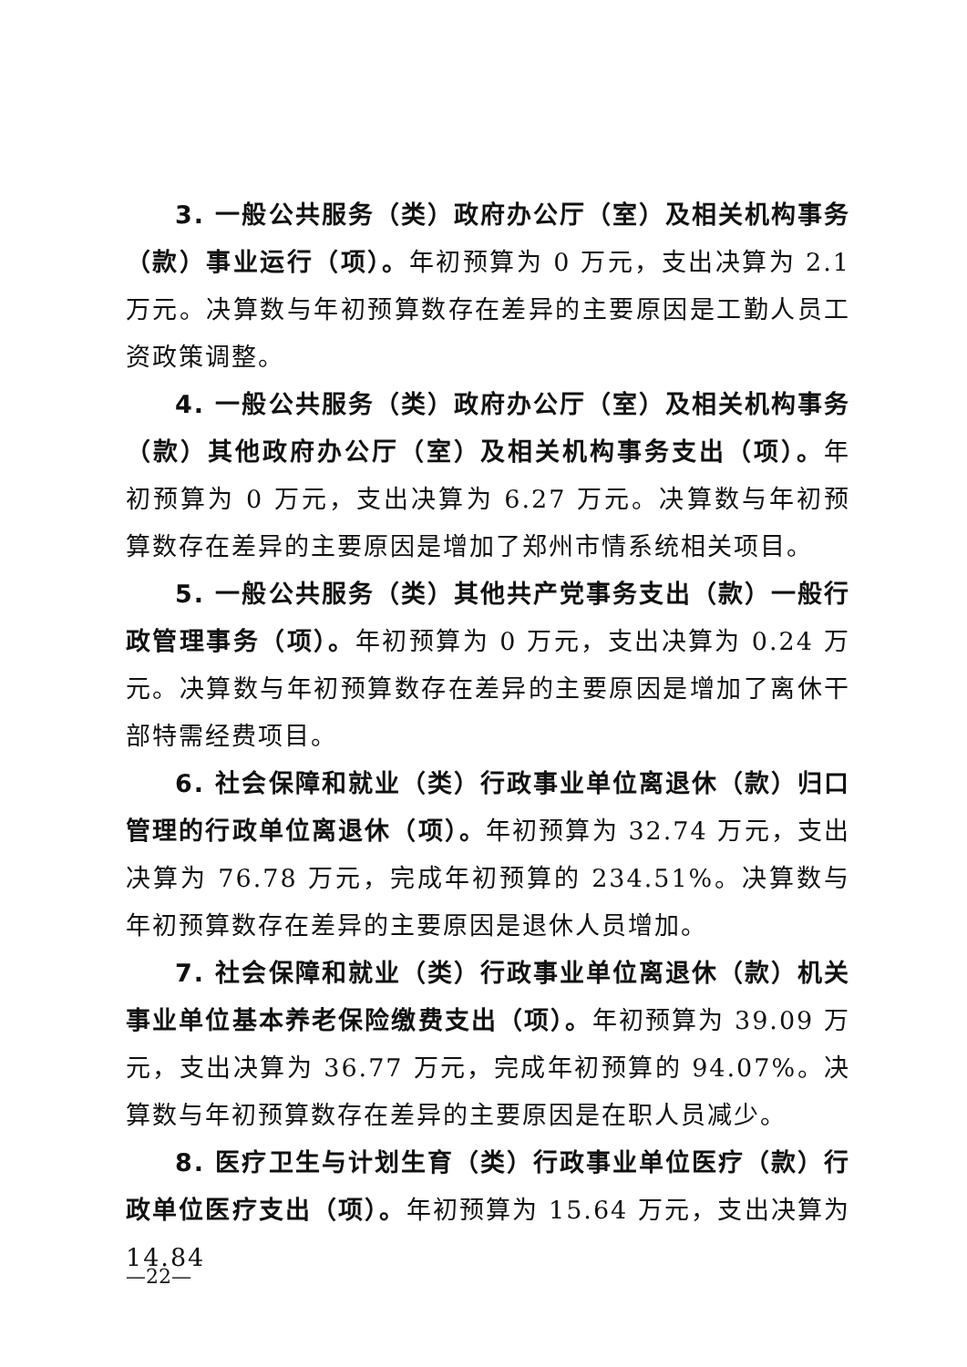3. 一般公共服务（类）政府办公厅（室）及相关机构事务（款）事业运行（项）。年初预算为 0 万元，支出决算为 2.1 万元。决算数与年初预算数存在差异的主要原因是工勤人员工资政策调整。
4. 一般公共服务（类）政府办公厅（室）及相关机构事务（款）其他政府办公厅（室）及相关机构事务支出（项）。年初预算为 0 万元，支出决算为 6.27 万元。决算数与年初预算数存在差异的主要原因是增加了郑州市情系统相关项目。
5. 一般公共服务（类）其他共产党事务支出（款）一般行政管理事务（项）。年初预算为 0 万元，支出决算为 0.24 万元。决算数与年初预算数存在差异的主要原因是增加了离休干部特需经费项目。
6. 社会保障和就业（类）行政事业单位离退休（款）归口管理的行政单位离退休（项）。年初预算为 32.74 万元，支出决算为 76.78 万元，完成年初预算的 234.51%。决算数与年初预算数存在差异的主要原因是退休人员增加。
7. 社会保障和就业（类）行政事业单位离退休（款）机关事业单位基本养老保险缴费支出（项）。年初预算为 39.09 万元，支出决算为 36.77 万元，完成年初预算的 94.07%。决算数与年初预算数存在差异的主要原因是在职人员减少。
8. 医疗卫生与计划生育（类）行政事业单位医疗（款）行政单位医疗支出（项）。年初预算为 15.64 万元，支出决算为 14.84
—22—